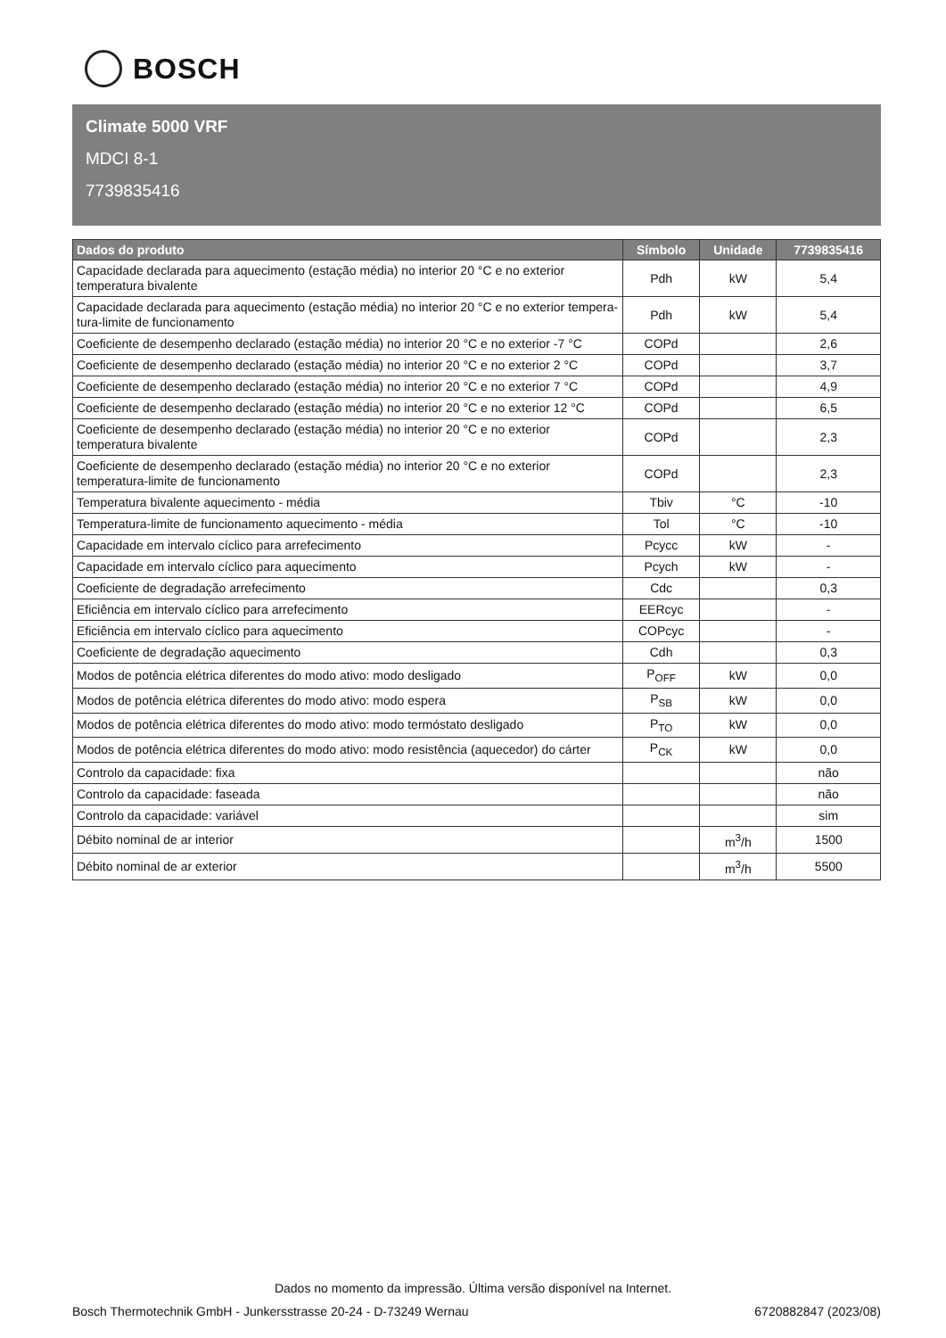BOSCH
Climate 5000 VRF
MDCI 8-1
7739835416
| Dados do produto | Símbolo | Unidade | 7739835416 |
| --- | --- | --- | --- |
| Capacidade declarada para aquecimento (estação média) no interior 20 °C e no exterior temperatura bivalente | Pdh | kW | 5,4 |
| Capacidade declarada para aquecimento (estação média) no interior 20 °C e no exterior tempera-tura-limite de funcionamento | Pdh | kW | 5,4 |
| Coeficiente de desempenho declarado (estação média) no interior 20 °C e no exterior -7 °C | COPd | | 2,6 |
| Coeficiente de desempenho declarado (estação média) no interior 20 °C e no exterior 2 °C | COPd | | 3,7 |
| Coeficiente de desempenho declarado (estação média) no interior 20 °C e no exterior 7 °C | COPd | | 4,9 |
| Coeficiente de desempenho declarado (estação média) no interior 20 °C e no exterior 12 °C | COPd | | 6,5 |
| Coeficiente de desempenho declarado (estação média) no interior 20 °C e no exterior temperatura bivalente | COPd | | 2,3 |
| Coeficiente de desempenho declarado (estação média) no interior 20 °C e no exterior temperatura-limite de funcionamento | COPd | | 2,3 |
| Temperatura bivalente aquecimento - média | Tbiv | °C | -10 |
| Temperatura-limite de funcionamento aquecimento - média | Tol | °C | -10 |
| Capacidade em intervalo cíclico para arrefecimento | Pcycc | kW | - |
| Capacidade em intervalo cíclico para aquecimento | Pcych | kW | - |
| Coeficiente de degradação arrefecimento | Cdc | | 0,3 |
| Eficiência em intervalo cíclico para arrefecimento | EERcyc | | - |
| Eficiência em intervalo cíclico para aquecimento | COPcyc | | - |
| Coeficiente de degradação aquecimento | Cdh | | 0,3 |
| Modos de potência elétrica diferentes do modo ativo: modo desligado | P<sub>OFF</sub> | kW | 0,0 |
| Modos de potência elétrica diferentes do modo ativo: modo espera | P<sub>SB</sub> | kW | 0,0 |
| Modos de potência elétrica diferentes do modo ativo: modo termóstato desligado | P<sub>TO</sub> | kW | 0,0 |
| Modos de potência elétrica diferentes do modo ativo: modo resistência (aquecedor) do cárter | P<sub>CK</sub> | kW | 0,0 |
| Controlo da capacidade: fixa | | | não |
| Controlo da capacidade: faseada | | | não |
| Controlo da capacidade: variável | | | sim |
| Débito nominal de ar interior | | m<sup>3</sup>/h | 1500 |
| Débito nominal de ar exterior | | m<sup>3</sup>/h | 5500 |
Dados no momento da impressão. Última versão disponível na Internet.
Bosch Thermotechnik GmbH - Junkersstrasse 20-24 - D-73249 Wernau 6720882847 (2023/08)